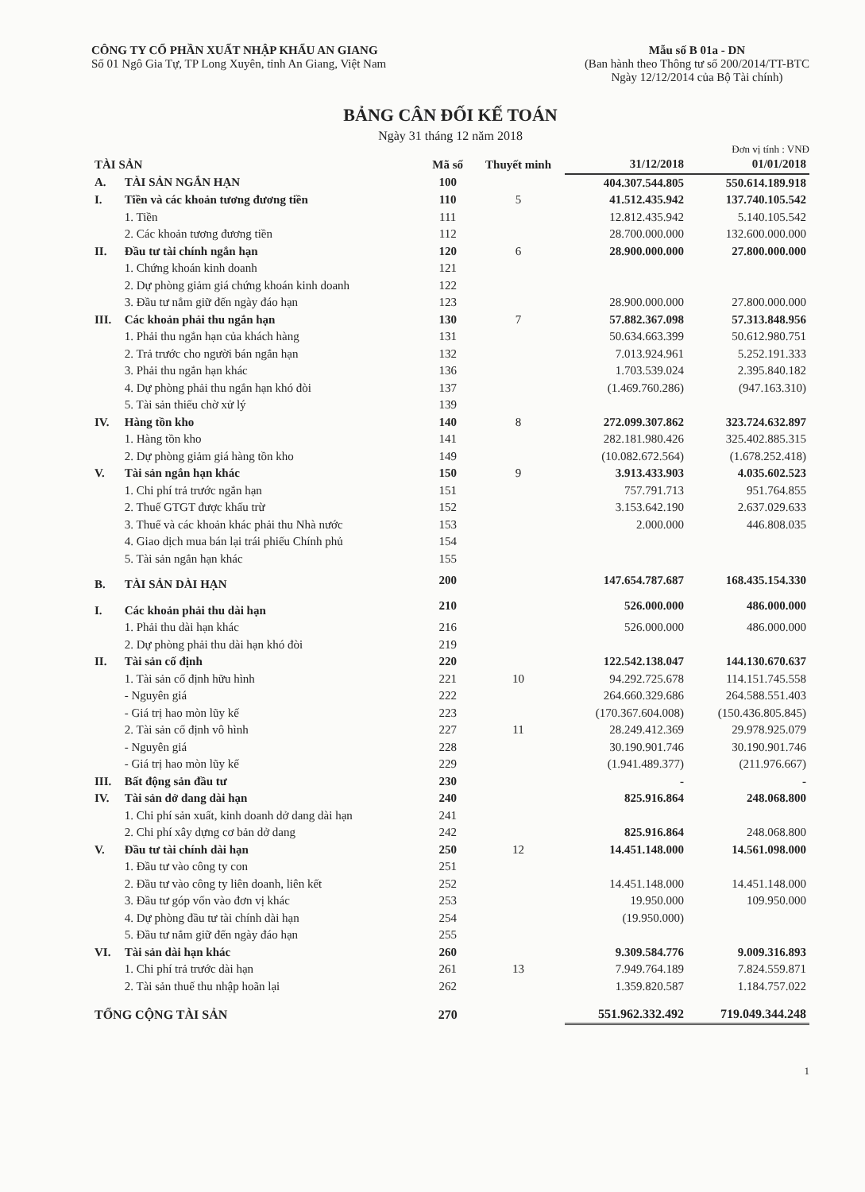CÔNG TY CỔ PHẦN XUẤT NHẬP KHẨU AN GIANG
Số 01 Ngô Gia Tự, TP Long Xuyên, tỉnh An Giang, Việt Nam
Mẫu số B 01a - DN
(Ban hành theo Thông tư số 200/2014/TT-BTC
Ngày 12/12/2014 của Bộ Tài chính)
BẢNG CÂN ĐỐI KẾ TOÁN
Ngày 31 tháng 12 năm 2018
Đơn vị tính : VNĐ
| TÀI SẢN | | Mã số | Thuyết minh | 31/12/2018 | 01/01/2018 |
| --- | --- | --- | --- | --- | --- |
| A. | TÀI SẢN NGẮN HẠN | 100 | | 404.307.544.805 | 550.614.189.918 |
| I. | Tiền và các khoản tương đương tiền | 110 | 5 | 41.512.435.942 | 137.740.105.542 |
| | 1. Tiền | 111 | | 12.812.435.942 | 5.140.105.542 |
| | 2. Các khoản tương đương tiền | 112 | | 28.700.000.000 | 132.600.000.000 |
| II. | Đầu tư tài chính ngắn hạn | 120 | 6 | 28.900.000.000 | 27.800.000.000 |
| | 1. Chứng khoán kinh doanh | 121 | | | |
| | 2. Dự phòng giảm giá chứng khoán kinh doanh | 122 | | | |
| | 3. Đầu tư nắm giữ đến ngày đáo hạn | 123 | | 28.900.000.000 | 27.800.000.000 |
| III. | Các khoản phải thu ngắn hạn | 130 | 7 | 57.882.367.098 | 57.313.848.956 |
| | 1. Phải thu ngắn hạn của khách hàng | 131 | | 50.634.663.399 | 50.612.980.751 |
| | 2. Trả trước cho người bán ngắn hạn | 132 | | 7.013.924.961 | 5.252.191.333 |
| | 3. Phải thu ngắn hạn khác | 136 | | 1.703.539.024 | 2.395.840.182 |
| | 4. Dự phòng phải thu ngắn hạn khó đòi | 137 | | (1.469.760.286) | (947.163.310) |
| | 5. Tài sản thiếu chờ xử lý | 139 | | | |
| IV. | Hàng tồn kho | 140 | 8 | 272.099.307.862 | 323.724.632.897 |
| | 1. Hàng tồn kho | 141 | | 282.181.980.426 | 325.402.885.315 |
| | 2. Dự phòng giảm giá hàng tồn kho | 149 | | (10.082.672.564) | (1.678.252.418) |
| V. | Tài sản ngắn hạn khác | 150 | 9 | 3.913.433.903 | 4.035.602.523 |
| | 1. Chi phí trả trước ngắn hạn | 151 | | 757.791.713 | 951.764.855 |
| | 2. Thuế GTGT được khấu trừ | 152 | | 3.153.642.190 | 2.637.029.633 |
| | 3. Thuế và các khoản khác phải thu Nhà nước | 153 | | 2.000.000 | 446.808.035 |
| | 4. Giao dịch mua bán lại trái phiếu Chính phủ | 154 | | | |
| | 5. Tài sản ngắn hạn khác | 155 | | | |
| B. | TÀI SẢN DÀI HẠN | 200 | | 147.654.787.687 | 168.435.154.330 |
| I. | Các khoản phải thu dài hạn | 210 | | 526.000.000 | 486.000.000 |
| | 1. Phải thu dài hạn khác | 216 | | 526.000.000 | 486.000.000 |
| | 2. Dự phòng phải thu dài hạn khó đòi | 219 | | | |
| II. | Tài sản cố định | 220 | | 122.542.138.047 | 144.130.670.637 |
| | 1. Tài sản cố định hữu hình | 221 | 10 | 94.292.725.678 | 114.151.745.558 |
| | - Nguyên giá | 222 | | 264.660.329.686 | 264.588.551.403 |
| | - Giá trị hao mòn lũy kế | 223 | | (170.367.604.008) | (150.436.805.845) |
| | 2. Tài sản cố định vô hình | 227 | 11 | 28.249.412.369 | 29.978.925.079 |
| | - Nguyên giá | 228 | | 30.190.901.746 | 30.190.901.746 |
| | - Giá trị hao mòn lũy kế | 229 | | (1.941.489.377) | (211.976.667) |
| III. | Bất động sản đầu tư | 230 | | - | - |
| IV. | Tài sản dở dang dài hạn | 240 | | 825.916.864 | 248.068.800 |
| | 1. Chi phí sản xuất, kinh doanh dở dang dài hạn | 241 | | | |
| | 2. Chi phí xây dựng cơ bản dở dang | 242 | | 825.916.864 | 248.068.800 |
| V. | Đầu tư tài chính dài hạn | 250 | 12 | 14.451.148.000 | 14.561.098.000 |
| | 1. Đầu tư vào công ty con | 251 | | | |
| | 2. Đầu tư vào công ty liên doanh, liên kết | 252 | | 14.451.148.000 | 14.451.148.000 |
| | 3. Đầu tư góp vốn vào đơn vị khác | 253 | | 19.950.000 | 109.950.000 |
| | 4. Dự phòng đầu tư tài chính dài hạn | 254 | | (19.950.000) | |
| | 5. Đầu tư nắm giữ đến ngày đáo hạn | 255 | | | |
| VI. | Tài sản dài hạn khác | 260 | | 9.309.584.776 | 9.009.316.893 |
| | 1. Chi phí trả trước dài hạn | 261 | 13 | 7.949.764.189 | 7.824.559.871 |
| | 2. Tài sản thuế thu nhập hoãn lại | 262 | | 1.359.820.587 | 1.184.757.022 |
| TỔNG CỘNG TÀI SẢN | | 270 | | 551.962.332.492 | 719.049.344.248 |
1